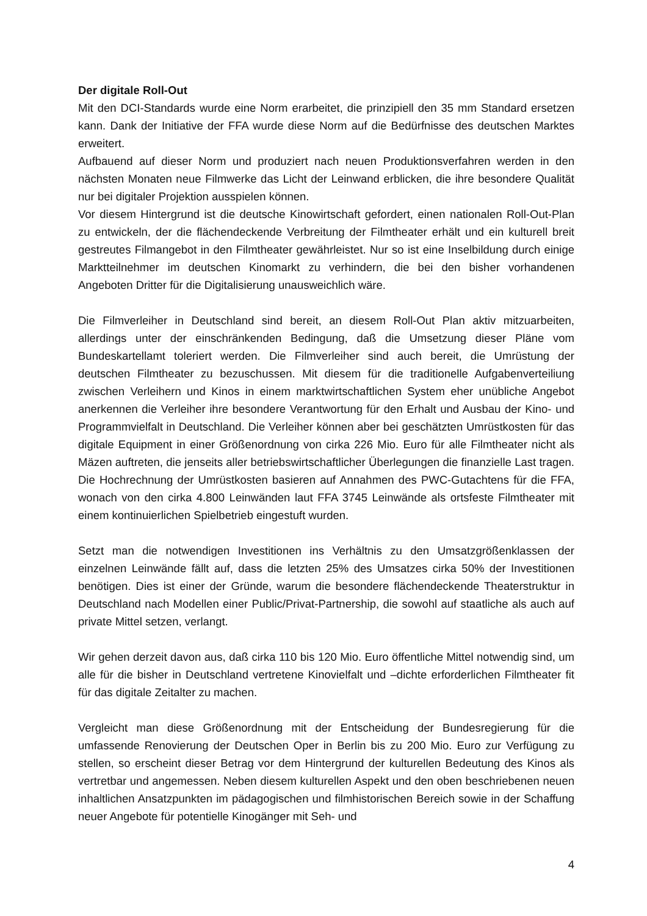Der digitale Roll-Out
Mit den DCI-Standards wurde eine Norm erarbeitet, die prinzipiell den 35 mm Standard ersetzen kann. Dank der Initiative der FFA wurde diese Norm auf die Bedürfnisse des deutschen Marktes erweitert.
Aufbauend auf dieser Norm und produziert nach neuen Produktionsverfahren werden in den nächsten Monaten neue Filmwerke das Licht der Leinwand erblicken, die ihre besondere Qualität nur bei digitaler Projektion ausspielen können.
Vor diesem Hintergrund ist die deutsche Kinowirtschaft gefordert, einen nationalen Roll-Out-Plan zu entwickeln, der die flächendeckende Verbreitung der Filmtheater erhält und ein kulturell breit gestreutes Filmangebot in den Filmtheater gewährleistet. Nur so ist eine Inselbildung durch einige Marktteilnehmer im deutschen Kinomarkt zu verhindern, die bei den bisher vorhandenen Angeboten Dritter für die Digitalisierung unausweichlich wäre.
Die Filmverleiher in Deutschland sind bereit, an diesem Roll-Out Plan aktiv mitzuarbeiten, allerdings unter der einschränkenden Bedingung, daß die Umsetzung dieser Pläne vom Bundeskartellamt toleriert werden. Die Filmverleiher sind auch bereit, die Umrüstung der deutschen Filmtheater zu bezuschussen. Mit diesem für die traditionelle Aufgabenverteiliung zwischen Verleihern und Kinos in einem marktwirtschaftlichen System eher unübliche Angebot anerkennen die Verleiher ihre besondere Verantwortung für den Erhalt und Ausbau der Kino- und Programmvielfalt in Deutschland. Die Verleiher können aber bei geschätzten Umrüstkosten für das digitale Equipment in einer Größenordnung von cirka 226 Mio. Euro für alle Filmtheater nicht als Mäzen auftreten, die jenseits aller betriebswirtschaftlicher Überlegungen die finanzielle Last tragen. Die Hochrechnung der Umrüstkosten basieren auf Annahmen des PWC-Gutachtens für die FFA, wonach von den cirka 4.800 Leinwänden laut FFA 3745 Leinwände als ortsfeste Filmtheater mit einem kontinuierlichen Spielbetrieb eingestuft wurden.
Setzt man die notwendigen Investitionen ins Verhältnis zu den Umsatzgrößenklassen der einzelnen Leinwände fällt auf, dass die letzten 25% des Umsatzes cirka 50% der Investitionen benötigen. Dies ist einer der Gründe, warum die besondere flächendeckende Theaterstruktur in Deutschland nach Modellen einer Public/Privat-Partnership, die sowohl auf staatliche als auch auf private Mittel setzen, verlangt.
Wir gehen derzeit davon aus, daß cirka 110 bis 120 Mio. Euro öffentliche Mittel notwendig sind, um alle für die bisher in Deutschland vertretene Kinovielfalt und –dichte erforderlichen Filmtheater fit für das digitale Zeitalter zu machen.
Vergleicht man diese Größenordnung mit der Entscheidung der Bundesregierung für die umfassende Renovierung der Deutschen Oper in Berlin bis zu 200 Mio. Euro zur Verfügung zu stellen, so erscheint dieser Betrag vor dem Hintergrund der kulturellen Bedeutung des Kinos als vertretbar und angemessen. Neben diesem kulturellen Aspekt und den oben beschriebenen neuen inhaltlichen Ansatzpunkten im pädagogischen und filmhistorischen Bereich sowie in der Schaffung neuer Angebote für potentielle Kinogänger mit Seh- und
4